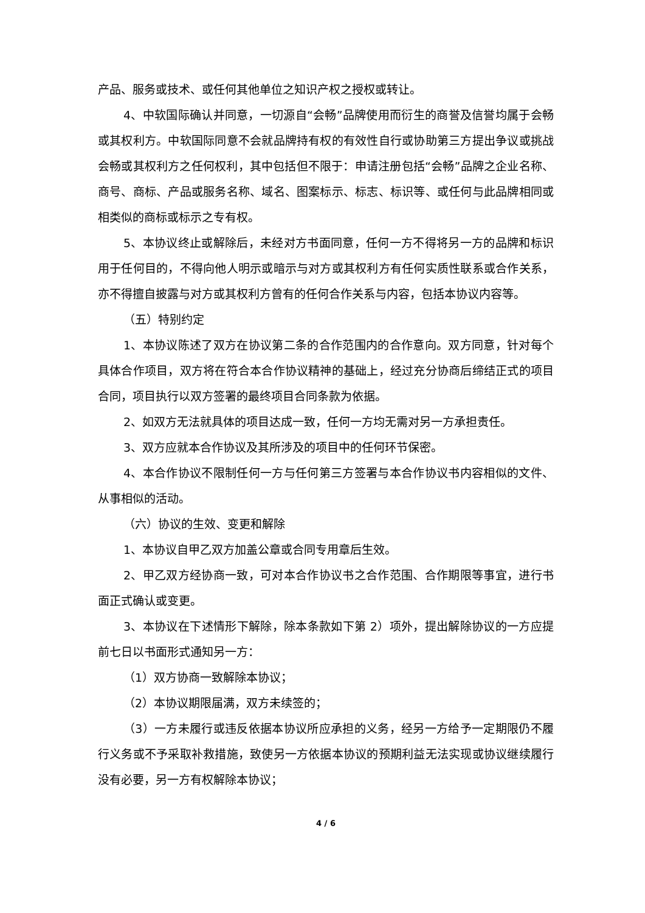产品、服务或技术、或任何其他单位之知识产权之授权或转让。
4、中软国际确认并同意，一切源自“会畅”品牌使用而衍生的商誉及信誉均属于会畅或其权利方。中软国际同意不会就品牌持有权的有效性自行或协助第三方提出争议或挑战会畅或其权利方之任何权利，其中包括但不限于：申请注册包括“会畅”品牌之企业名称、商号、商标、产品或服务名称、域名、图案标示、标志、标识等、或任何与此品牌相同或相类似的商标或标示之专有权。
5、本协议终止或解除后，未经对方书面同意，任何一方不得将另一方的品牌和标识用于任何目的，不得向他人明示或暗示与对方或其权利方有任何实质性联系或合作关系，亦不得擅自披露与对方或其权利方曾有的任何合作关系与内容，包括本协议内容等。
（五）特别约定
1、本协议陈述了双方在协议第二条的合作范围内的合作意向。双方同意，针对每个具体合作项目，双方将在符合本合作协议精神的基础上，经过充分协商后缔结正式的项目合同，项目执行以双方签署的最终项目合同条款为依据。
2、如双方无法就具体的项目达成一致，任何一方均无需对另一方承担责任。
3、双方应就本合作协议及其所涉及的项目中的任何环节保密。
4、本合作协议不限制任何一方与任何第三方签署与本合作协议书内容相似的文件、从事相似的活动。
（六）协议的生效、变更和解除
1、本协议自甲乙双方加盖公章或合同专用章后生效。
2、甲乙双方经协商一致，可对本合作协议书之合作范围、合作期限等事宜，进行书面正式确认或变更。
3、本协议在下述情形下解除，除本条款如下第 2）项外，提出解除协议的一方应提前七日以书面形式通知另一方：
（1）双方协商一致解除本协议；
（2）本协议期限届满，双方未续签的；
（3）一方未履行或违反依据本协议所应承担的义务，经另一方给予一定期限仍不履行义务或不予采取补救措施，致使另一方依据本协议的预期利益无法实现或协议继续履行没有必要，另一方有权解除本协议；
4 / 6